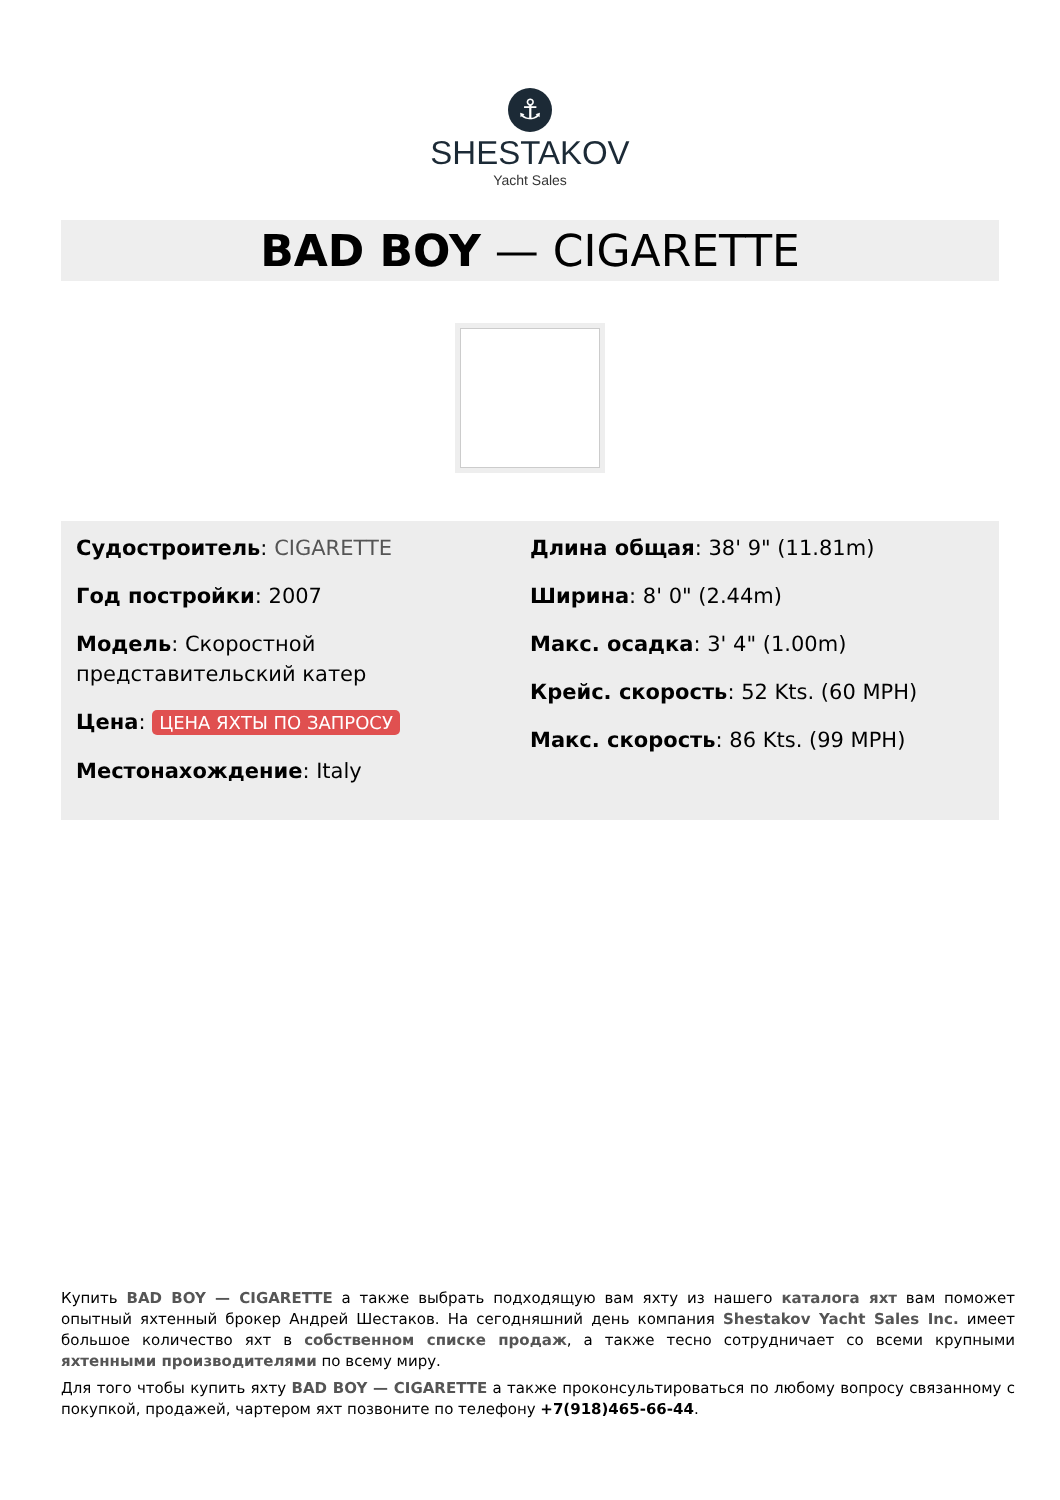⚓
SHESTAKOV
Yacht Sales
BAD BOY — CIGARETTE
Судостроитель: CIGARETTE
Год постройки: 2007
Модель: Скоростной представительский катер
Цена: ЦЕНА ЯХТЫ ПО ЗАПРОСУ
Местонахождение: Italy
Длина общая: 38' 9" (11.81m)
Ширина: 8' 0" (2.44m)
Макс. осадка: 3' 4" (1.00m)
Крейс. скорость: 52 Kts. (60 MPH)
Макс. скорость: 86 Kts. (99 MPH)
Купить BAD BOY — CIGARETTE а также выбрать подходящую вам яхту из нашего каталога яхт вам поможет опытный яхтенный брокер Андрей Шестаков. На сегодняшний день компания Shestakov Yacht Sales Inc. имеет большое количество яхт в собственном списке продаж, а также тесно сотрудничает со всеми крупными яхтенными производителями по всему миру.
Для того чтобы купить яхту BAD BOY — CIGARETTE а также проконсультироваться по любому вопросу связанному с покупкой, продажей, чартером яхт позвоните по телефону +7(918)465-66-44.